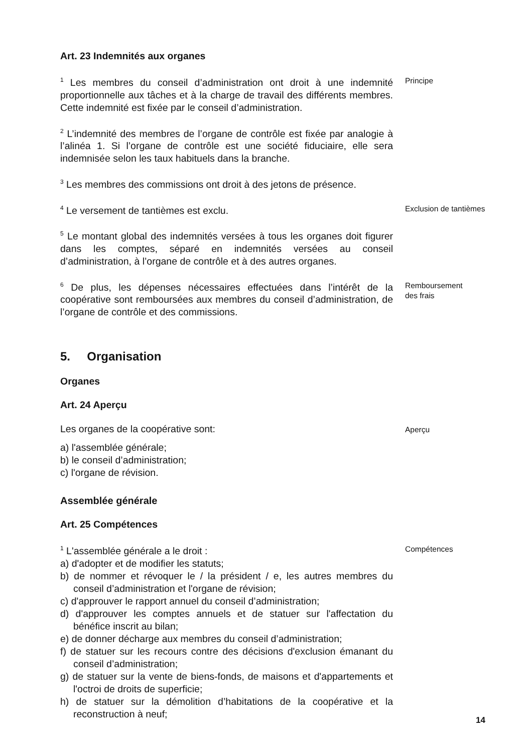Art. 23 Indemnités aux organes
<sup>1</sup> Les membres du conseil d’administration ont droit à une indemnité proportionnelle aux tâches et à la charge de travail des différents membres. Cette indemnité est fixée par le conseil d’administration.
Principe
<sup>2</sup> L’indemnité des membres de l’organe de contrôle est fixée par analogie à l’alinéa 1. Si l’organe de contrôle est une société fiduciaire, elle sera indemnisée selon les taux habituels dans la branche.
<sup>3</sup> Les membres des commissions ont droit à des jetons de présence.
<sup>4</sup> Le versement de tantièmes est exclu.
Exclusion de tantièmes
<sup>5</sup> Le montant global des indemnités versées à tous les organes doit figurer dans les comptes, séparé en indemnités versées au conseil d’administration, à l’organe de contrôle et à des autres organes.
<sup>6</sup> De plus, les dépenses nécessaires effectuées dans l’intérêt de la coopérative sont remboursées aux membres du conseil d’administration, de l’organe de contrôle et des commissions.
Remboursement
des frais
5. Organisation
Organes
Art. 24 Aperçu
Les organes de la coopérative sont:
a) l'assemblée générale;
b) le conseil d’administration;
c) l'organe de révision.
Aperçu
Assemblée générale
Art. 25 Compétences
<sup>1</sup> L'assemblée générale a le droit :
a) d'adopter et de modifier les statuts;
b) de nommer et révoquer le / la président / e, les autres membres du conseil d’administration et l'organe de révision;
c) d'approuver le rapport annuel du conseil d’administration;
d) d'approuver les comptes annuels et de statuer sur l'affectation du bénéfice inscrit au bilan;
e) de donner décharge aux membres du conseil d’administration;
f) de statuer sur les recours contre des décisions d'exclusion émanant du conseil d’administration;
g) de statuer sur la vente de biens-fonds, de maisons et d'appartements et l'octroi de droits de superficie;
h) de statuer sur la démolition d’habitations de la coopérative et la reconstruction à neuf;
Compétences
14